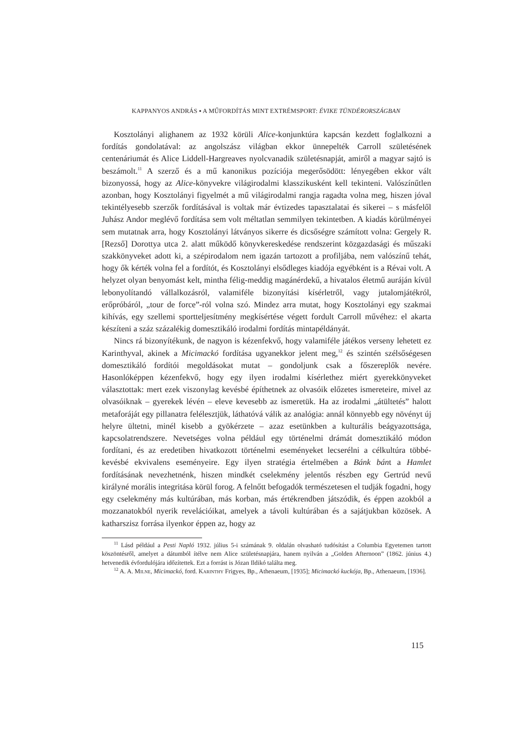KAPPANYOS ANDRÁS ▪ A MŰFORDÍTÁS MINT EXTRÉMSPORT: ÉVIKE TÜNDÉRORSZÁGBAN
Kosztolányi alighanem az 1932 körüli Alice-konjunktúra kapcsán kezdett foglalkozni a fordítás gondolatával: az angolszász világban ekkor ünnepelték Carroll születésének centenáriumát és Alice Liddell-Hargreaves nyolcvanadik születésnapját, amiről a magyar sajtó is beszámolt.<sup>11</sup> A szerző és a mű kanonikus pozíciója megerősödött: lényegében ekkor vált bizonyossá, hogy az Alice-könyvekre világirodalmi klasszikusként kell tekinteni. Valószínűtlen azonban, hogy Kosztolányi figyelmét a mű világirodalmi rangja ragadta volna meg, hiszen jóval tekintélyesebb szerzők fordításával is voltak már évtizedes tapasztalatai és sikerei – s másfelől Juhász Andor meglévő fordítása sem volt méltatlan semmilyen tekintetben. A kiadás körülményei sem mutatnak arra, hogy Kosztolányi látványos sikerre és dicsőségre számított volna: Gergely R. [Rezső] Dorottya utca 2. alatt működő könyvkereskedése rendszerint közgazdasági és műszaki szakkönyveket adott ki, a szépirodalom nem igazán tartozott a profiljába, nem valószínű tehát, hogy ők kérték volna fel a fordítót, és Kosztolányi elsődleges kiadója egyébként is a Révai volt. A helyzet olyan benyomást kelt, mintha félig-meddig magánérdekű, a hivatalos életmű auráján kívül lebonyolítandó vállalkozásról, valamiféle bizonyítási kísérletről, vagy jutalomjátékról, erőpróbáról, „tour de force”-ról volna szó. Mindez arra mutat, hogy Kosztolányi egy szakmai kihívás, egy szellemi sportteljesítmény megkísértése végett fordult Carroll művéhez: el akarta készíteni a száz százalékig domesztikáló irodalmi fordítás mintapéldányát.
Nincs rá bizonyítékunk, de nagyon is kézenfekvő, hogy valamiféle játékos verseny lehetett ez Karinthyval, akinek a Micimackó fordítása ugyanekkor jelent meg,<sup>12</sup> és szintén szélsőségesen domesztikáló fordítói megoldásokat mutat – gondoljunk csak a főszereplők nevére. Hasonlóképpen kézenfekvő, hogy egy ilyen irodalmi kísérlethez miért gyerekkönyveket választottak: mert ezek viszonylag kevésbé építhetnek az olvasóik előzetes ismereteire, mivel az olvasóiknak – gyerekek lévén – eleve kevesebb az ismeretük. Ha az irodalmi „átültetés” halott metaforáját egy pillanatra felélesztjük, láthatóvá válik az analógia: annál könnyebb egy növényt új helyre ültetni, minél kisebb a gyökérzete – azaz esetünkben a kulturális beágyazottsága, kapcsolatrendszere. Nevetséges volna például egy történelmi drámát domesztikáló módon fordítani, és az eredetiben hivatkozott történelmi eseményeket lecserélni a célkultúra többé-kevésbé ekvivalens eseményeire. Egy ilyen stratégia értelmében a Bánk bánt a Hamlet fordításának nevezhetnénk, hiszen mindkét cselekmény jelentős részben egy Gertrúd nevű királyné morális integritása körül forog. A felnőtt befogadók természetesen el tudják fogadni, hogy egy cselekmény más kultúrában, más korban, más értékrendben játszódik, és éppen azokból a mozzanatokból nyerik revelációikat, amelyek a távoli kultúrában és a sajátjukban közösek. A katharszisz forrása ilyenkor éppen az, hogy az
<sup>11</sup> Lásd például a Pesti Napló 1932. július 5-i számának 9. oldalán olvasható tudósítást a Columbia Egyetemen tartott köszöntésről, amelyet a dátumból ítélve nem Alice születésnapjára, hanem nyilván a „Golden Afternoon” (1862. június 4.) hetvenedik évfordulójára időzítettek. Ezt a forrást is Józan Ildikó találta meg.
<sup>12</sup> A. A. Milne, Micimackó, ford. Karinthy Frigyes, Bp., Athenaeum, [1935]; Micimackó kuckója, Bp., Athenaeum, [1936].
115